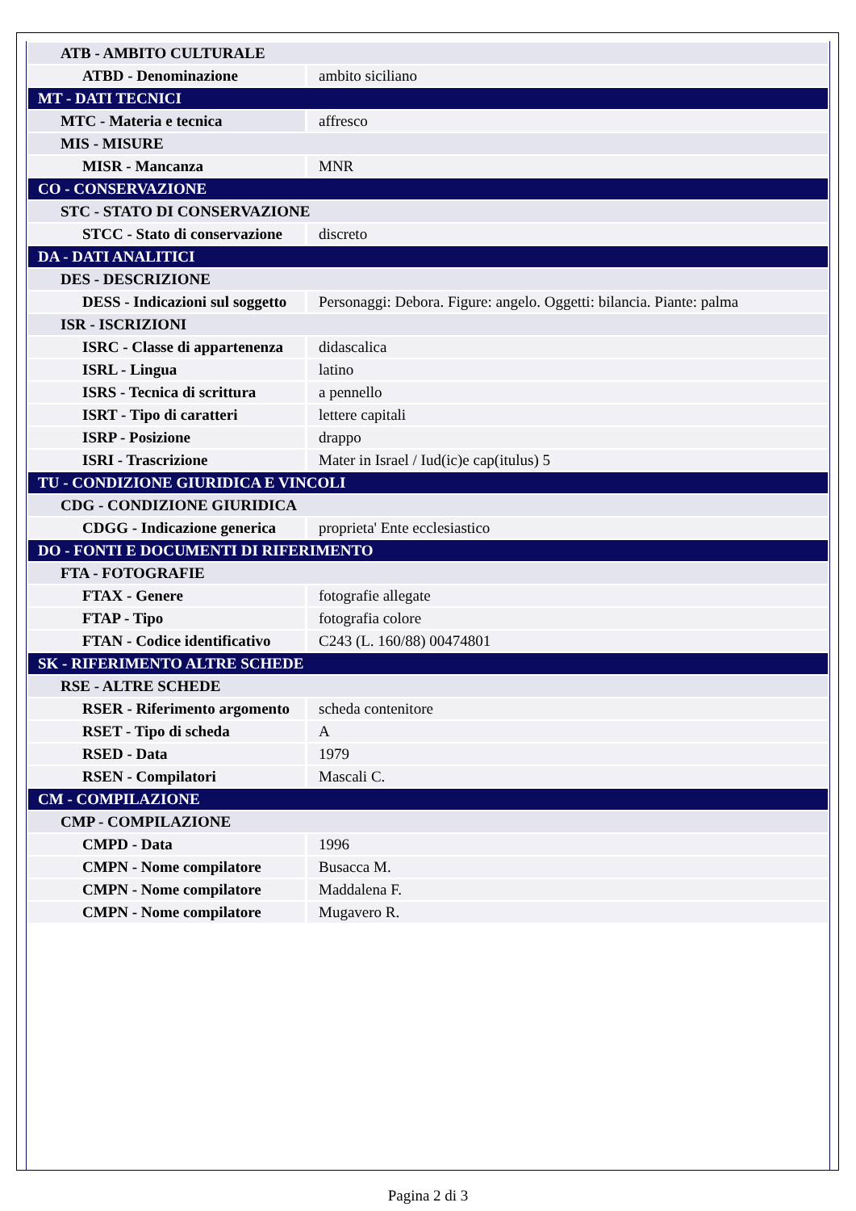| ATB - AMBITO CULTURALE | |
| ATBD - Denominazione | ambito siciliano |
| MT - DATI TECNICI | |
| MTC - Materia e tecnica | affresco |
| MIS - MISURE | |
| MISR - Mancanza | MNR |
| CO - CONSERVAZIONE | |
| STC - STATO DI CONSERVAZIONE | |
| STCC - Stato di conservazione | discreto |
| DA - DATI ANALITICI | |
| DES - DESCRIZIONE | |
| DESS - Indicazioni sul soggetto | Personaggi: Debora. Figure: angelo. Oggetti: bilancia. Piante: palma |
| ISR - ISCRIZIONI | |
| ISRC - Classe di appartenenza | didascalica |
| ISRL - Lingua | latino |
| ISRS - Tecnica di scrittura | a pennello |
| ISRT - Tipo di caratteri | lettere capitali |
| ISRP - Posizione | drappo |
| ISRI - Trascrizione | Mater in Israel / Iud(ic)e cap(itulus) 5 |
| TU - CONDIZIONE GIURIDICA E VINCOLI | |
| CDG - CONDIZIONE GIURIDICA | |
| CDGG - Indicazione generica | proprieta' Ente ecclesiastico |
| DO - FONTI E DOCUMENTI DI RIFERIMENTO | |
| FTA - FOTOGRAFIE | |
| FTAX - Genere | fotografie allegate |
| FTAP - Tipo | fotografia colore |
| FTAN - Codice identificativo | C243 (L. 160/88) 00474801 |
| SK - RIFERIMENTO ALTRE SCHEDE | |
| RSE - ALTRE SCHEDE | |
| RSER - Riferimento argomento | scheda contenitore |
| RSET - Tipo di scheda | A |
| RSED - Data | 1979 |
| RSEN - Compilatori | Mascali C. |
| CM - COMPILAZIONE | |
| CMP - COMPILAZIONE | |
| CMPD - Data | 1996 |
| CMPN - Nome compilatore | Busacca M. |
| CMPN - Nome compilatore | Maddalena F. |
| CMPN - Nome compilatore | Mugavero R. |
Pagina 2 di 3